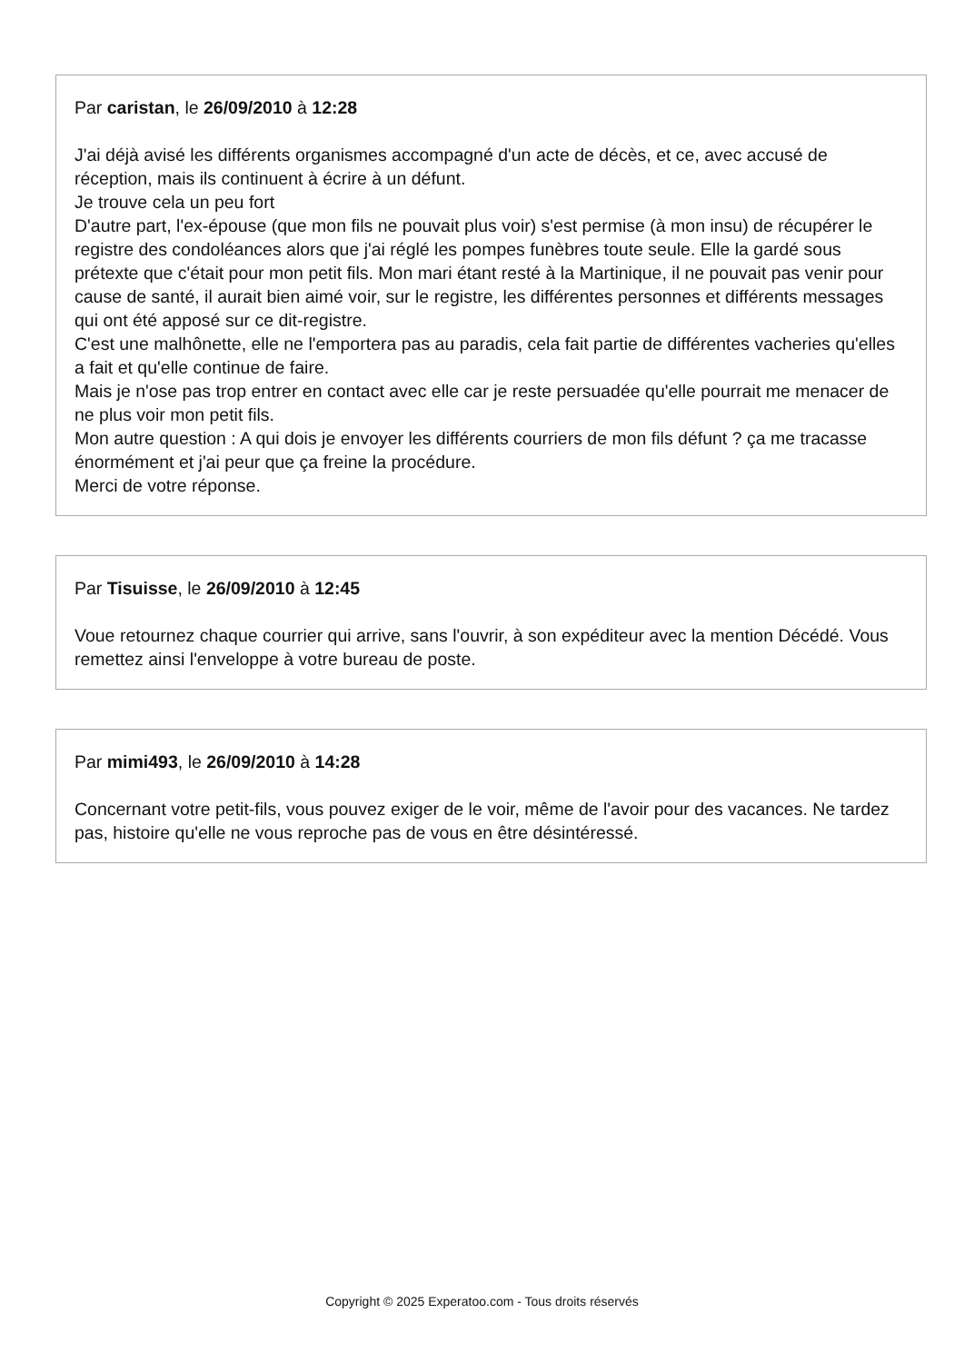Par caristan, le 26/09/2010 à 12:28
J'ai déjà avisé les différents organismes accompagné d'un acte de décès, et ce, avec accusé de réception, mais ils continuent à écrire à un défunt.
Je trouve cela un peu fort
D'autre part, l'ex-épouse (que mon fils ne pouvait plus voir) s'est permise (à mon insu) de récupérer le registre des condoléances alors que j'ai réglé les pompes funèbres toute seule. Elle la gardé sous prétexte que c'était pour mon petit fils. Mon mari étant resté à la Martinique, il ne pouvait pas venir pour cause de santé, il aurait bien aimé voir, sur le registre, les différentes personnes et différents messages qui ont été apposé sur ce dit-registre.
C'est une malhônette, elle ne l'emportera pas au paradis, cela fait partie de différentes vacheries qu'elles a fait et qu'elle continue de faire.
Mais je n'ose pas trop entrer en contact avec elle car je reste persuadée qu'elle pourrait me menacer de ne plus voir mon petit fils.
Mon autre question : A qui dois je envoyer les différents courriers de mon fils défunt ? ça me tracasse énormément et j'ai peur que ça freine la procédure.
Merci de votre réponse.
Par Tisuisse, le 26/09/2010 à 12:45
Voue retournez chaque courrier qui arrive, sans l'ouvrir, à son expéditeur avec la mention Décédé. Vous remettez ainsi l'enveloppe à votre bureau de poste.
Par mimi493, le 26/09/2010 à 14:28
Concernant votre petit-fils, vous pouvez exiger de le voir, même de l'avoir pour des vacances. Ne tardez pas, histoire qu'elle ne vous reproche pas de vous en être désintéressé.
Copyright © 2025 Experatoo.com - Tous droits réservés